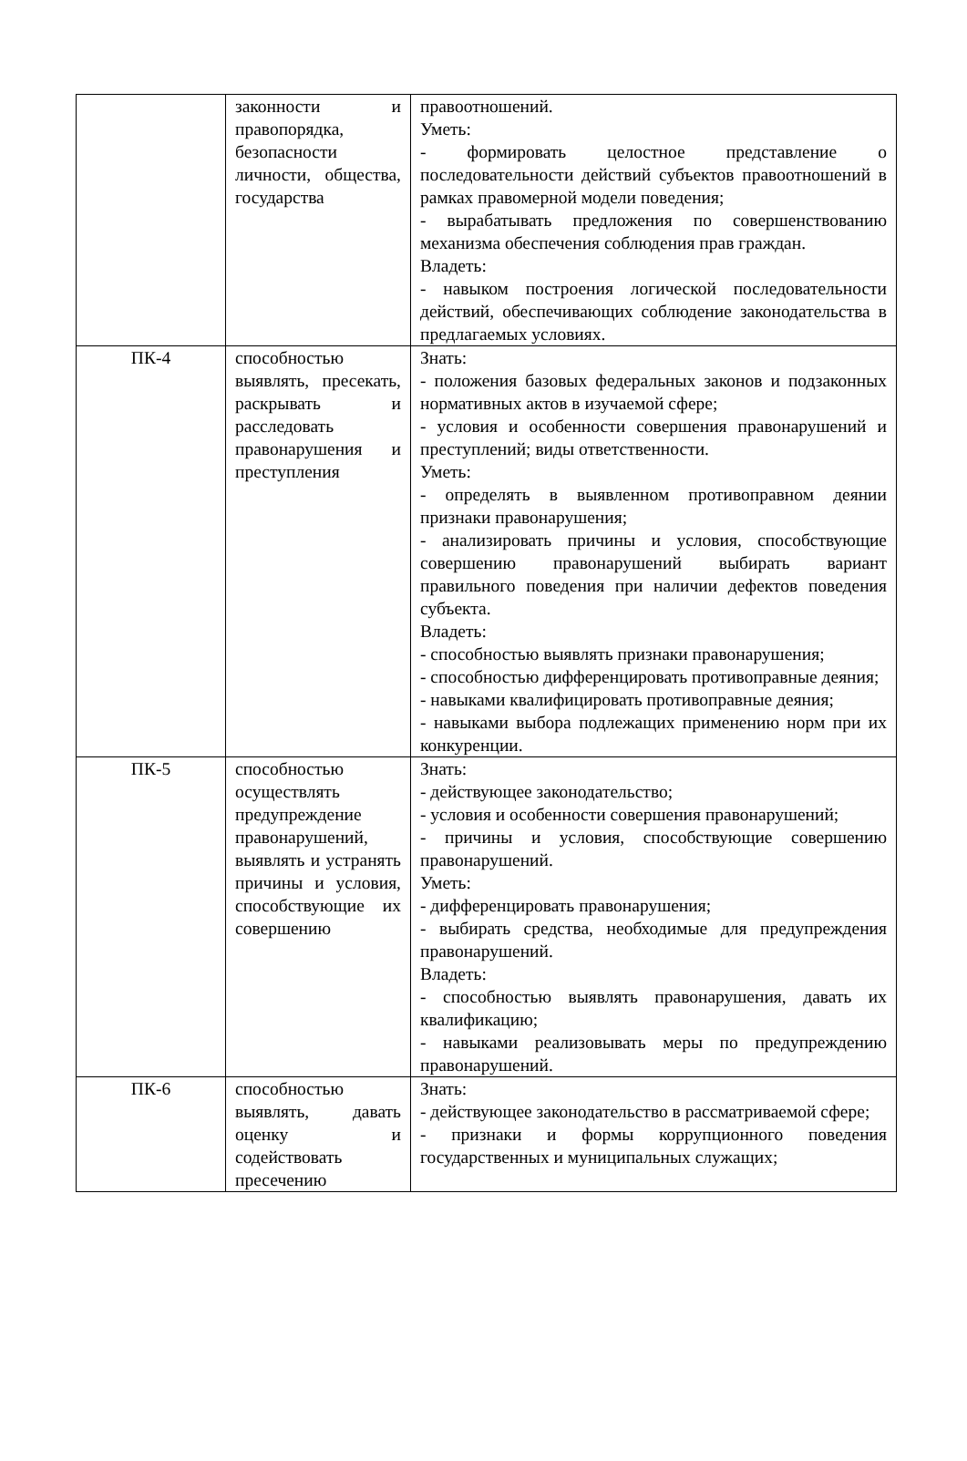| | законности и правопорядка, безопасности личности, общества, государства | правоотношений. Уметь: - формировать целостное представление о последовательности действий субъектов правоотношений в рамках правомерной модели поведения; - вырабатывать предложения по совершенствованию механизма обеспечения соблюдения прав граждан. Владеть: - навыком построения логической последовательности действий, обеспечивающих соблюдение законодательства в предлагаемых условиях. |
| ПК-4 | способностью выявлять, пресекать, раскрывать и расследовать правонарушения и преступления | Знать: - положения базовых федеральных законов и подзаконных нормативных актов в изучаемой сфере; - условия и особенности совершения правонарушений и преступлений; виды ответственности. Уметь: - определять в выявленном противоправном деянии признаки правонарушения; - анализировать причины и условия, способствующие совершению правонарушений выбирать вариант правильного поведения при наличии дефектов поведения субъекта. Владеть: - способностью выявлять признаки правонарушения; - способностью дифференцировать противоправные деяния; - навыками квалифицировать противоправные деяния; - навыками выбора подлежащих применению норм при их конкуренции. |
| ПК-5 | способностью осуществлять предупреждение правонарушений, выявлять и устранять причины и условия, способствующие их совершению | Знать: - действующее законодательство; - условия и особенности совершения правонарушений; - причины и условия, способствующие совершению правонарушений. Уметь: - дифференцировать правонарушения; - выбирать средства, необходимые для предупреждения правонарушений. Владеть: - способностью выявлять правонарушения, давать их квалификацию; - навыками реализовывать меры по предупреждению правонарушений. |
| ПК-6 | способностью выявлять, давать оценку и содействовать пресечению | Знать: - действующее законодательство в рассматриваемой сфере; - признаки и формы коррупционного поведения государственных и муниципальных служащих; |